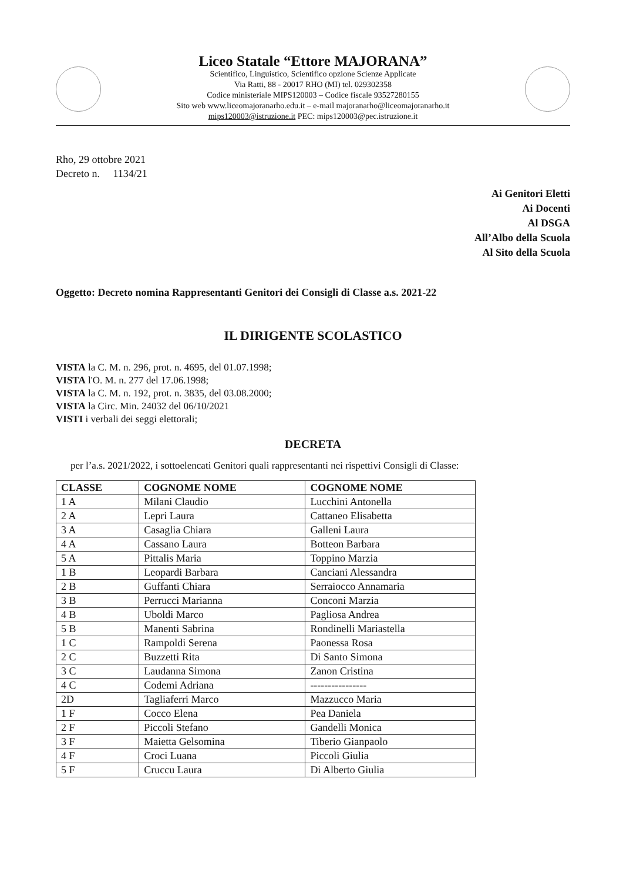Liceo Statale “Ettore MAJORANA”
Scientifico, Linguistico, Scientifico opzione Scienze Applicate
Via Ratti, 88 - 20017 RHO (MI) tel. 029302358
Codice ministeriale MIPS120003 – Codice fiscale 93527280155
Sito web www.liceomajoranarho.edu.it – e-mail majoranarho@liceomajoranarho.it
mips120003@istruzione.it PEC: mips120003@pec.istruzione.it
Rho, 29 ottobre 2021
Decreto n. 1134/21
Ai Genitori Eletti
Ai Docenti
Al DSGA
All’Albo della Scuola
Al Sito della Scuola
Oggetto: Decreto nomina Rappresentanti Genitori dei Consigli di Classe a.s. 2021-22
IL DIRIGENTE SCOLASTICO
VISTA la C. M. n. 296, prot. n. 4695, del 01.07.1998;
VISTA l'O. M. n. 277 del 17.06.1998;
VISTA la C. M. n. 192, prot. n. 3835, del 03.08.2000;
VISTA la Circ. Min. 24032 del 06/10/2021
VISTI i verbali dei seggi elettorali;
DECRETA
per l’a.s. 2021/2022, i sottoelencati Genitori quali rappresentanti nei rispettivi Consigli di Classe:
| CLASSE | COGNOME NOME | COGNOME NOME |
| --- | --- | --- |
| 1 A | Milani Claudio | Lucchini Antonella |
| 2 A | Lepri Laura | Cattaneo Elisabetta |
| 3 A | Casaglia Chiara | Galleni Laura |
| 4 A | Cassano Laura | Botteon Barbara |
| 5 A | Pittalis Maria | Toppino Marzia |
| 1 B | Leopardi Barbara | Canciani Alessandra |
| 2 B | Guffanti Chiara | Serraiocco Annamaria |
| 3 B | Perrucci Marianna | Conconi Marzia |
| 4 B | Uboldi Marco | Pagliosa Andrea |
| 5 B | Manenti Sabrina | Rondinelli Mariastella |
| 1 C | Rampoldi Serena | Paonessa Rosa |
| 2 C | Buzzetti Rita | Di Santo Simona |
| 3 C | Laudanna Simona | Zanon Cristina |
| 4 C | Codemi Adriana | ---------------- |
| 2D | Tagliaferri Marco | Mazzucco Maria |
| 1 F | Cocco Elena | Pea Daniela |
| 2 F | Piccoli Stefano | Gandelli Monica |
| 3 F | Maietta Gelsomina | Tiberio Gianpaolo |
| 4 F | Croci Luana | Piccoli Giulia |
| 5 F | Cruccu Laura | Di Alberto Giulia |